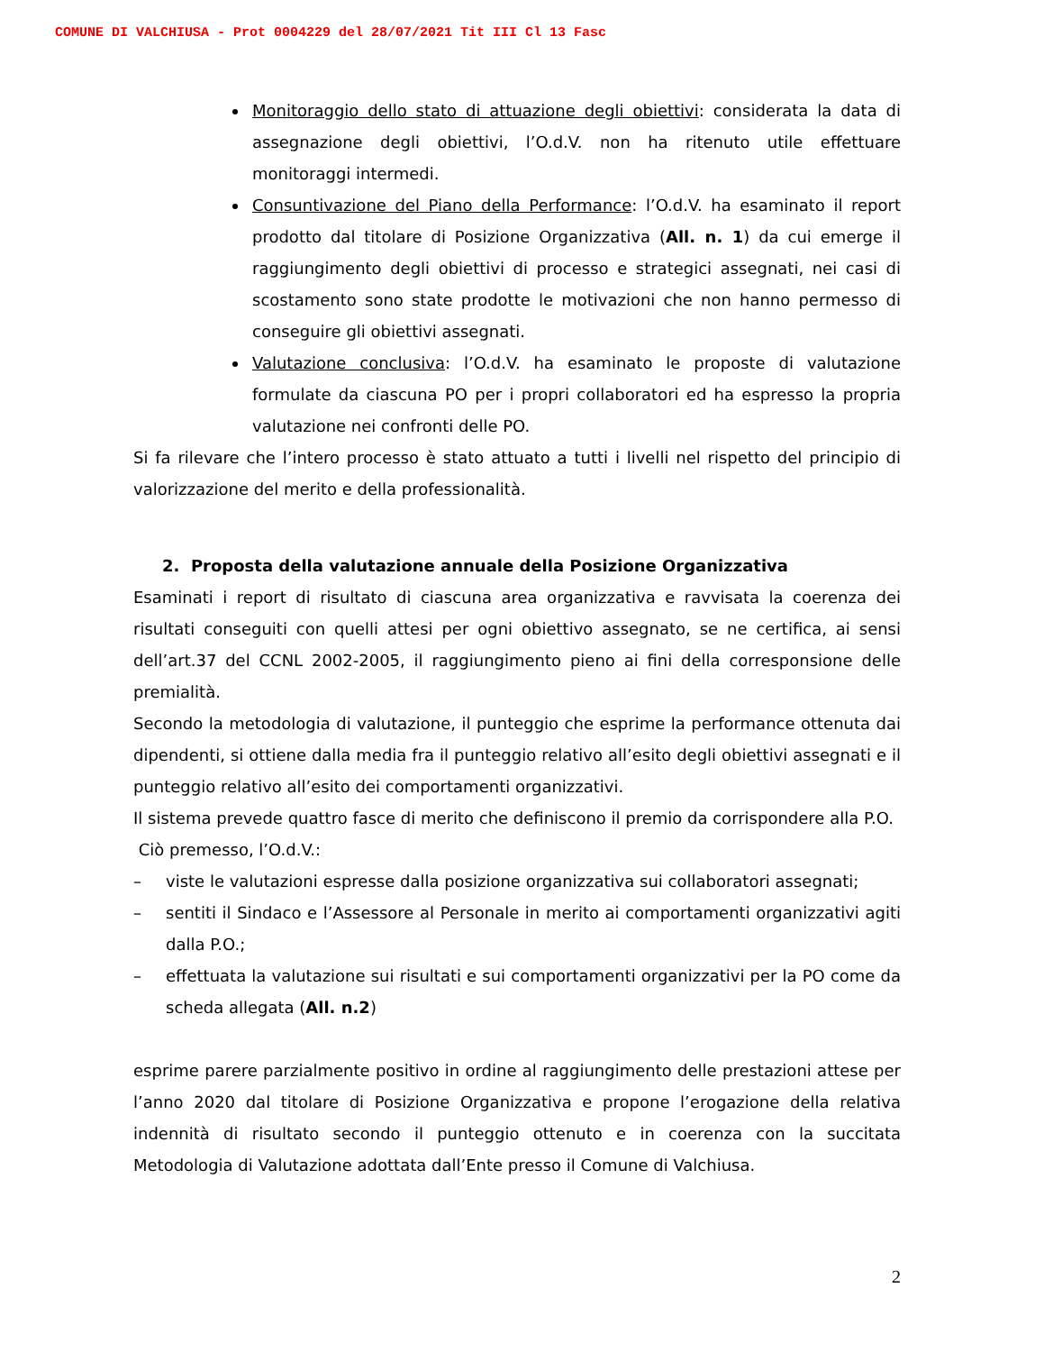COMUNE DI VALCHIUSA - Prot 0004229 del 28/07/2021 Tit III Cl 13 Fasc
Monitoraggio dello stato di attuazione degli obiettivi: considerata la data di assegnazione degli obiettivi, l’O.d.V. non ha ritenuto utile effettuare monitoraggi intermedi.
Consuntivazione del Piano della Performance: l’O.d.V. ha esaminato il report prodotto dal titolare di Posizione Organizzativa (All. n. 1) da cui emerge il raggiungimento degli obiettivi di processo e strategici assegnati, nei casi di scostamento sono state prodotte le motivazioni che non hanno permesso di conseguire gli obiettivi assegnati.
Valutazione conclusiva: l’O.d.V. ha esaminato le proposte di valutazione formulate da ciascuna PO per i propri collaboratori ed ha espresso la propria valutazione nei confronti delle PO.
Si fa rilevare che l’intero processo è stato attuato a tutti i livelli nel rispetto del principio di valorizzazione del merito e della professionalità.
2. Proposta della valutazione annuale della Posizione Organizzativa
Esaminati i report di risultato di ciascuna area organizzativa e ravvisata la coerenza dei risultati conseguiti con quelli attesi per ogni obiettivo assegnato, se ne certifica, ai sensi dell’art.37 del CCNL 2002-2005, il raggiungimento pieno ai fini della corresponsione delle premialità.
Secondo la metodologia di valutazione, il punteggio che esprime la performance ottenuta dai dipendenti, si ottiene dalla media fra il punteggio relativo all’esito degli obiettivi assegnati e il punteggio relativo all’esito dei comportamenti organizzativi.
Il sistema prevede quattro fasce di merito che definiscono il premio da corrispondere alla P.O.
Ciò premesso, l’O.d.V.:
– viste le valutazioni espresse dalla posizione organizzativa sui collaboratori assegnati;
– sentiti il Sindaco e l’Assessore al Personale in merito ai comportamenti organizzativi agiti dalla P.O.;
– effettuata la valutazione sui risultati e sui comportamenti organizzativi per la PO come da scheda allegata (All. n.2)
esprime parere parzialmente positivo in ordine al raggiungimento delle prestazioni attese per l’anno 2020 dal titolare di Posizione Organizzativa e propone l’erogazione della relativa indennità di risultato secondo il punteggio ottenuto e in coerenza con la succitata Metodologia di Valutazione adottata dall’Ente presso il Comune di Valchiusa.
2